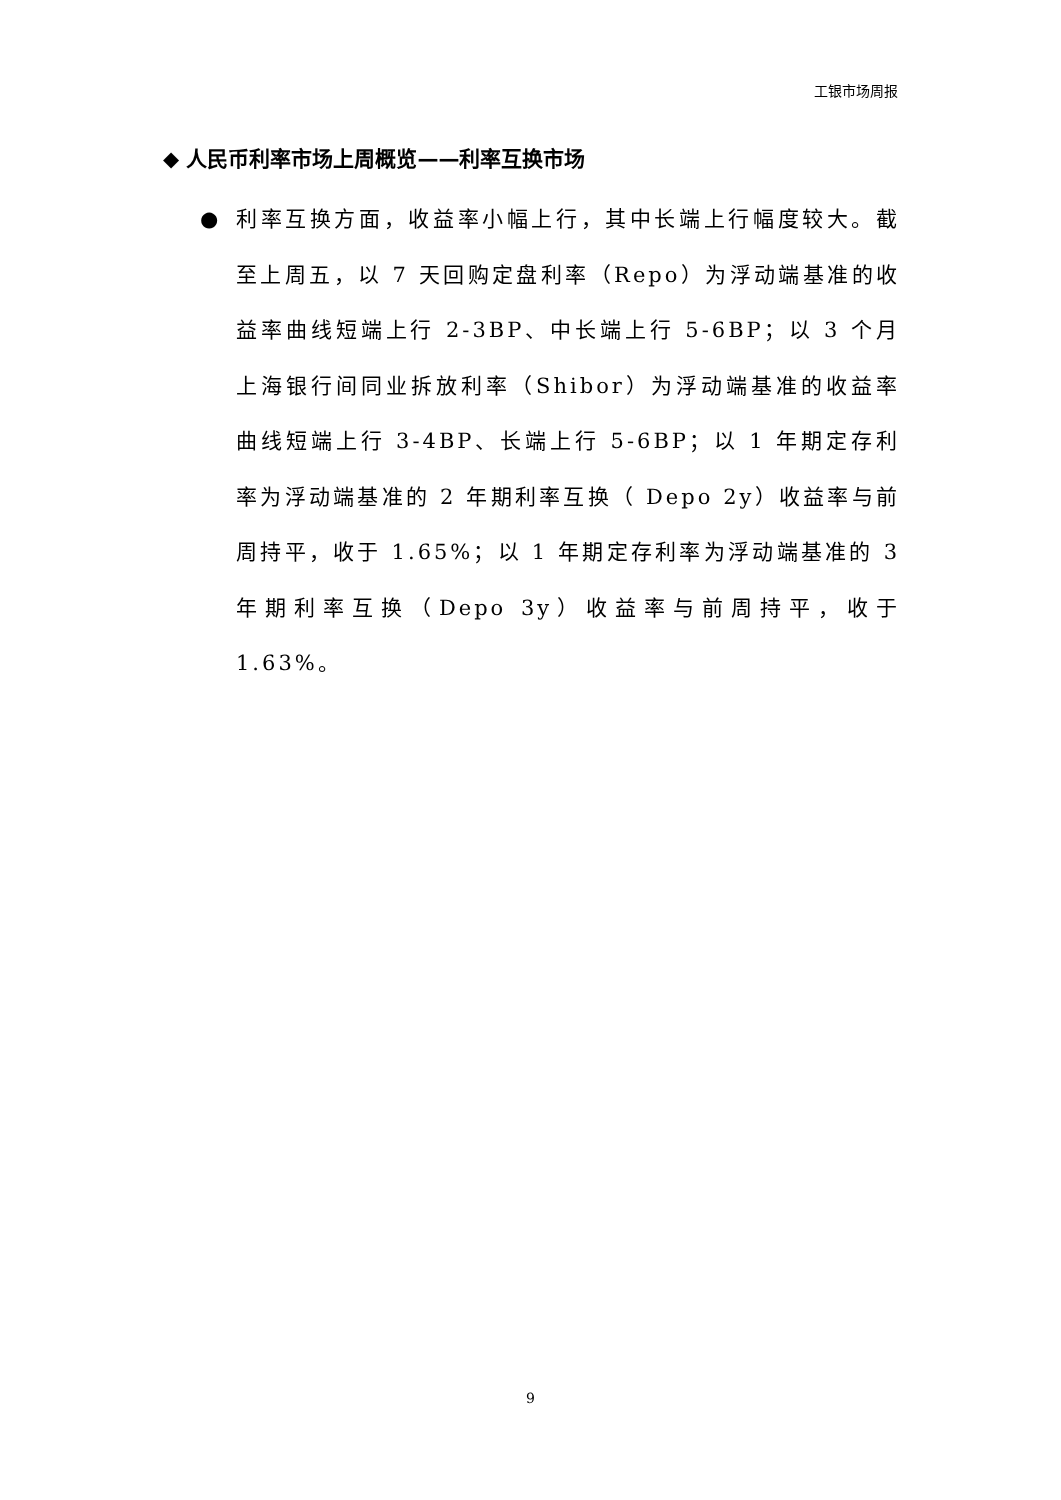工银市场周报
◆ 人民币利率市场上周概览——利率互换市场
●
利率互换方面，收益率小幅上行，其中长端上行幅度较大。截至上周五，以 7 天回购定盘利率（Repo）为浮动端基准的收益率曲线短端上行 2-3BP、中长端上行 5-6BP；以 3 个月上海银行间同业拆放利率（Shibor）为浮动端基准的收益率曲线短端上行 3-4BP、长端上行 5-6BP；以 1 年期定存利率为浮动端基准的 2 年期利率互换（ Depo 2y）收益率与前周持平，收于 1.65%；以 1 年期定存利率为浮动端基准的 3 年期利率互换（Depo 3y）收益率与前周持平，收于 1.63%。
9